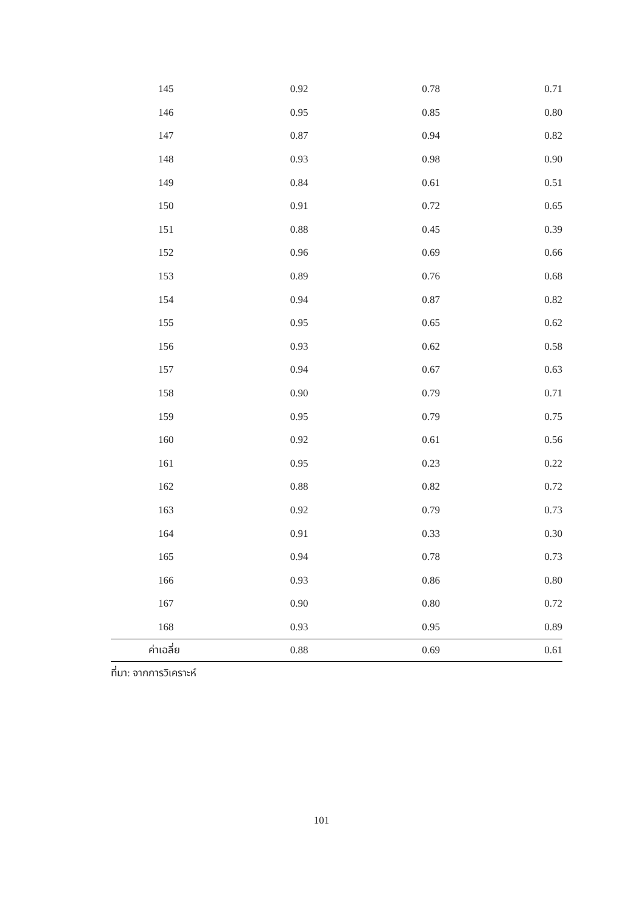| 145 | 0.92 | 0.78 | 0.71 |
| 146 | 0.95 | 0.85 | 0.80 |
| 147 | 0.87 | 0.94 | 0.82 |
| 148 | 0.93 | 0.98 | 0.90 |
| 149 | 0.84 | 0.61 | 0.51 |
| 150 | 0.91 | 0.72 | 0.65 |
| 151 | 0.88 | 0.45 | 0.39 |
| 152 | 0.96 | 0.69 | 0.66 |
| 153 | 0.89 | 0.76 | 0.68 |
| 154 | 0.94 | 0.87 | 0.82 |
| 155 | 0.95 | 0.65 | 0.62 |
| 156 | 0.93 | 0.62 | 0.58 |
| 157 | 0.94 | 0.67 | 0.63 |
| 158 | 0.90 | 0.79 | 0.71 |
| 159 | 0.95 | 0.79 | 0.75 |
| 160 | 0.92 | 0.61 | 0.56 |
| 161 | 0.95 | 0.23 | 0.22 |
| 162 | 0.88 | 0.82 | 0.72 |
| 163 | 0.92 | 0.79 | 0.73 |
| 164 | 0.91 | 0.33 | 0.30 |
| 165 | 0.94 | 0.78 | 0.73 |
| 166 | 0.93 | 0.86 | 0.80 |
| 167 | 0.90 | 0.80 | 0.72 |
| 168 | 0.93 | 0.95 | 0.89 |
| ค่าเฉลี่ย | 0.88 | 0.69 | 0.61 |
ที่มา: จากการวิเคราะห์
101